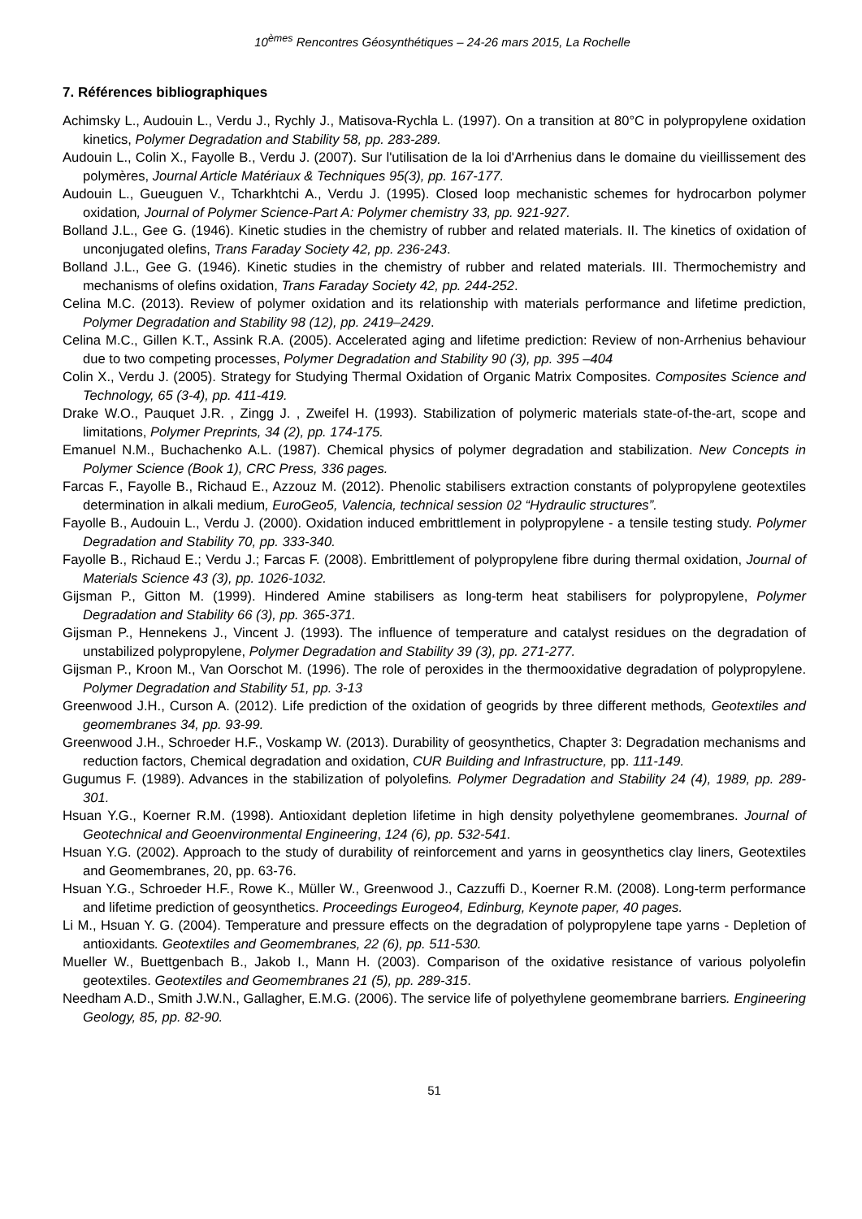10<sup>èmes</sup> Rencontres Géosynthétiques – 24-26 mars 2015, La Rochelle
7. Références bibliographiques
Achimsky L., Audouin L., Verdu J., Rychly J., Matisova-Rychla L. (1997). On a transition at 80°C in polypropylene oxidation kinetics, Polymer Degradation and Stability 58, pp. 283-289.
Audouin L., Colin X., Fayolle B., Verdu J. (2007). Sur l'utilisation de la loi d'Arrhenius dans le domaine du vieillissement des polymères, Journal Article Matériaux & Techniques 95(3), pp. 167-177.
Audouin L., Gueuguen V., Tcharkhtchi A., Verdu J. (1995). Closed loop mechanistic schemes for hydrocarbon polymer oxidation, Journal of Polymer Science-Part A: Polymer chemistry 33, pp. 921-927.
Bolland J.L., Gee G. (1946). Kinetic studies in the chemistry of rubber and related materials. II. The kinetics of oxidation of unconjugated olefins, Trans Faraday Society 42, pp. 236-243.
Bolland J.L., Gee G. (1946). Kinetic studies in the chemistry of rubber and related materials. III. Thermochemistry and mechanisms of olefins oxidation, Trans Faraday Society 42, pp. 244-252.
Celina M.C. (2013). Review of polymer oxidation and its relationship with materials performance and lifetime prediction, Polymer Degradation and Stability 98 (12), pp. 2419–2429.
Celina M.C., Gillen K.T., Assink R.A. (2005). Accelerated aging and lifetime prediction: Review of non-Arrhenius behaviour due to two competing processes, Polymer Degradation and Stability 90 (3), pp. 395 –404
Colin X., Verdu J. (2005). Strategy for Studying Thermal Oxidation of Organic Matrix Composites. Composites Science and Technology, 65 (3-4), pp. 411-419.
Drake W.O., Pauquet J.R. , Zingg J. , Zweifel H. (1993). Stabilization of polymeric materials state-of-the-art, scope and limitations, Polymer Preprints, 34 (2), pp. 174-175.
Emanuel N.M., Buchachenko A.L. (1987). Chemical physics of polymer degradation and stabilization. New Concepts in Polymer Science (Book 1), CRC Press, 336 pages.
Farcas F., Fayolle B., Richaud E., Azzouz M. (2012). Phenolic stabilisers extraction constants of polypropylene geotextiles determination in alkali medium, EuroGeo5, Valencia, technical session 02 “Hydraulic structures”.
Fayolle B., Audouin L., Verdu J. (2000). Oxidation induced embrittlement in polypropylene - a tensile testing study. Polymer Degradation and Stability 70, pp. 333-340.
Fayolle B., Richaud E.; Verdu J.; Farcas F. (2008). Embrittlement of polypropylene fibre during thermal oxidation, Journal of Materials Science 43 (3), pp. 1026-1032.
Gijsman P., Gitton M. (1999). Hindered Amine stabilisers as long-term heat stabilisers for polypropylene, Polymer Degradation and Stability 66 (3), pp. 365-371.
Gijsman P., Hennekens J., Vincent J. (1993). The influence of temperature and catalyst residues on the degradation of unstabilized polypropylene, Polymer Degradation and Stability 39 (3), pp. 271-277.
Gijsman P., Kroon M., Van Oorschot M. (1996). The role of peroxides in the thermooxidative degradation of polypropylene. Polymer Degradation and Stability 51, pp. 3-13
Greenwood J.H., Curson A. (2012). Life prediction of the oxidation of geogrids by three different methods, Geotextiles and geomembranes 34, pp. 93-99.
Greenwood J.H., Schroeder H.F., Voskamp W. (2013). Durability of geosynthetics, Chapter 3: Degradation mechanisms and reduction factors, Chemical degradation and oxidation, CUR Building and Infrastructure, pp. 111-149.
Gugumus F. (1989). Advances in the stabilization of polyolefins. Polymer Degradation and Stability 24 (4), 1989, pp. 289-301.
Hsuan Y.G., Koerner R.M. (1998). Antioxidant depletion lifetime in high density polyethylene geomembranes. Journal of Geotechnical and Geoenvironmental Engineering, 124 (6), pp. 532-541.
Hsuan Y.G. (2002). Approach to the study of durability of reinforcement and yarns in geosynthetics clay liners, Geotextiles and Geomembranes, 20, pp. 63-76.
Hsuan Y.G., Schroeder H.F., Rowe K., Müller W., Greenwood J., Cazzuffi D., Koerner R.M. (2008). Long-term performance and lifetime prediction of geosynthetics. Proceedings Eurogeo4, Edinburg, Keynote paper, 40 pages.
Li M., Hsuan Y. G. (2004). Temperature and pressure effects on the degradation of polypropylene tape yarns - Depletion of antioxidants. Geotextiles and Geomembranes, 22 (6), pp. 511-530.
Mueller W., Buettgenbach B., Jakob I., Mann H. (2003). Comparison of the oxidative resistance of various polyolefin geotextiles. Geotextiles and Geomembranes 21 (5), pp. 289-315.
Needham A.D., Smith J.W.N., Gallagher, E.M.G. (2006). The service life of polyethylene geomembrane barriers. Engineering Geology, 85, pp. 82-90.
51